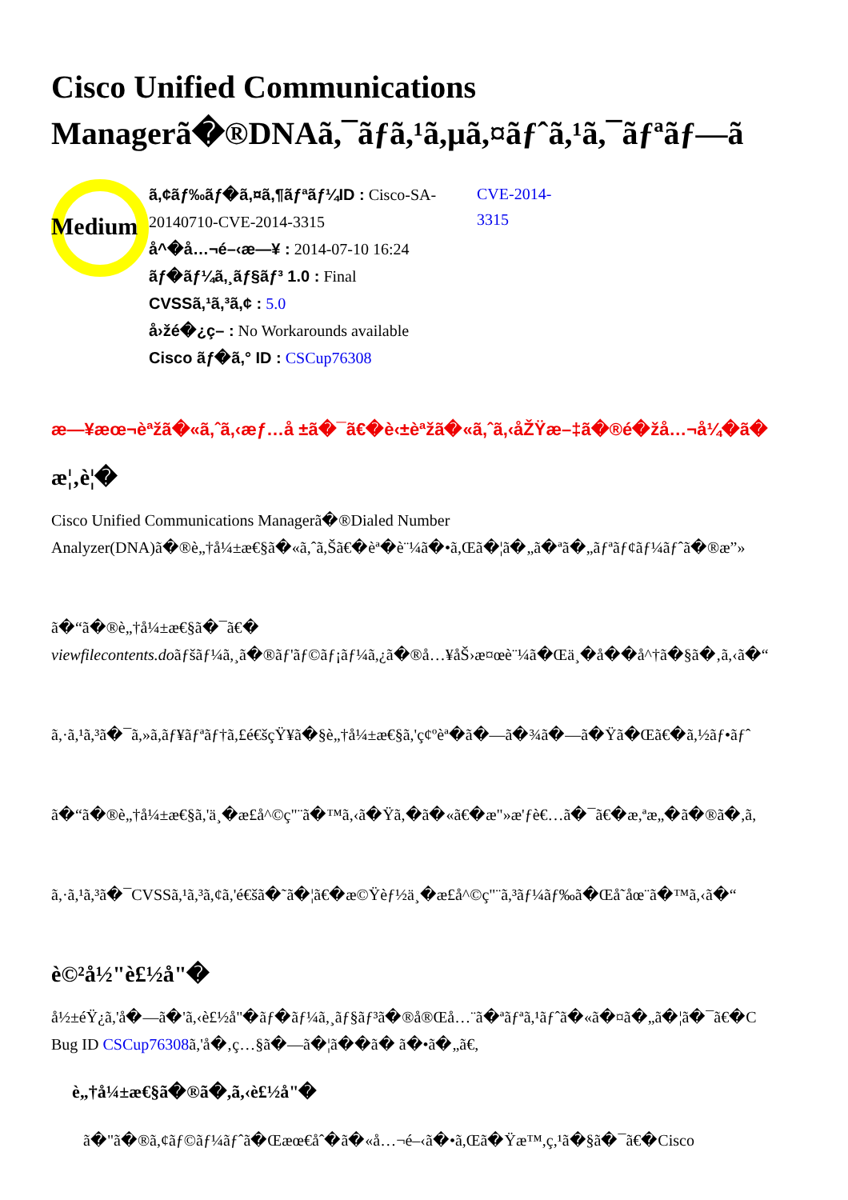Cisco Unified Communications
Managerã�®DNAã,¯ãƒã,¹ã,µã,¤ãƒˆã,¹ã,¯ãƒªãƒ—ã
Medium
ã,¢ãƒ‰ãƒ�ã,¤ã,¶ãƒªãƒ¼ID : Cisco-SA-20140710-CVE-2014-3315
å^�å…¬é–‹æ—¥ : 2014-07-10 16:24
ãƒ�ãƒ¼ã,¸ãƒ§ãƒ³ 1.0 : Final
CVSSã,¹ã,³ã,¢ : 5.0
å›žé�¿ç– : No Workarounds available
Cisco ãƒ�ã,° ID : CSCup76308
CVE-2014-
3315
æ—¥æœ¬èªžã�«ã,ˆã,‹æƒ…å ±ã�¯ã€�è‹±èªžã�«ã,ˆã,‹åŽŸæ–‡ã�®é�žå…¬å¼�ã�
æ¦‚è¦�
Cisco Unified Communications Managerã�®Dialed Number
Analyzer(DNA)ã�®è„†å¼±æ€§ã�«ã,ˆã,Šã€�èª�è¨¼ã�•ã,Œã�¦ã�„ã�ªã�„ãƒªãƒ¢ãƒ¼ãƒˆã�®æ”»
ã�“ã�®è„†å¼±æ€§ã�¯ã€�
viewfilecontents.doãƒšãƒ¼ã,¸ã�®ãƒ'ãƒ©ãƒ¡ãƒ¼ã,¿ã�®å…¥åŠ›æ¤œè¨¼ã�Œä¸�å��å^†ã�§ã�‚ã,‹ã�“
ã,·ã,¹ã,³ã�¯ã,»ã,ãƒ¥ãƒªãƒ†ã,£é€šçŸ¥ã�§è„†å¼±æ€§ã,'ç¢ºèª�ã�—ã�¾ã�—ã�Ÿã�Œã€�ã,½ãƒ•ãƒˆ
ã�“ã�®è„†å¼±æ€§ã,'ä¸�æ£å^©ç"¨ã�™ã,‹ã�Ÿã,�ã�«ã€�æ"»æ'ƒè€…ã�¯ã€�æ,ªæ„�ã�®ã�,ã,
ã,·ã,¹ã,³ã�¯CVSSã,¹ã,³ã,¢ã,'é€šã�˜ã�¦ã€�æ©Ÿèƒ½ä¸�æ£å^©ç"¨ã,³ãƒ¼ãƒ‰ã�Œå˜åœ¨ã�™ã,‹ã�“
è©²å½"è£½å"�
å½±éŸ¿ã,'å�—ã�'ã,‹è£½å"�ãƒ�ãƒ¼ã,¸ãƒ§ãƒ³ã�®å®Œå…¨ã�ªãƒªã,¹ãƒˆã�«ã�¤ã�„ã�¦ã�¯ã€�C
Bug ID CSCup76308ã,'å�‚ç…§ã�—ã�¦ã��ã� ã�•ã�„ã€,
è„†å¼±æ€§ã�®ã�,ã,‹è£½å"�
ã�"ã�®ã,¢ãƒ©ãƒ¼ãƒˆã�Œæœ€åˆ�ã�«å…¬é–‹ã�•ã,Œã�Ÿæ™,ç,¹ã�§ã�¯ã€�Cisco